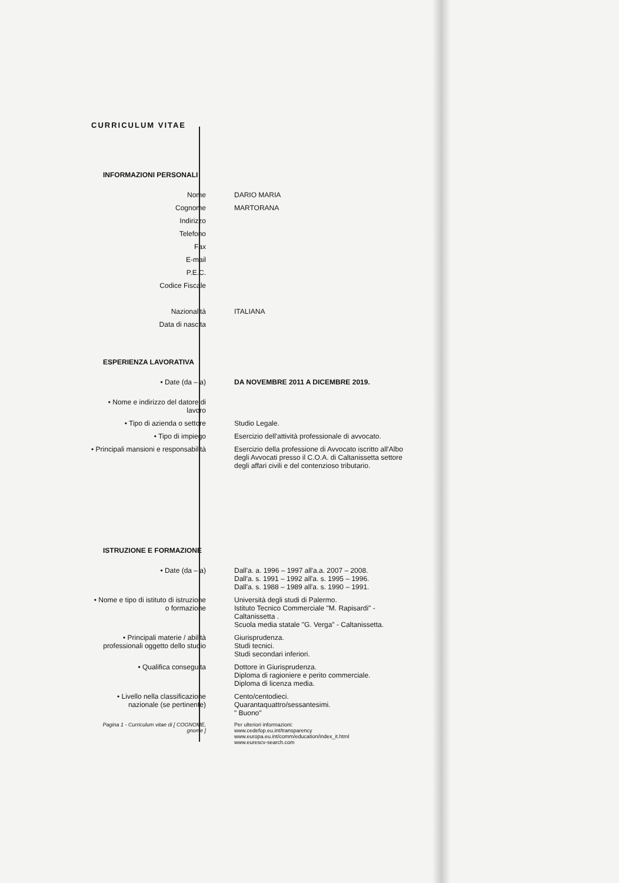CURRICULUM VITAE
INFORMAZIONI PERSONALI
Nome DARIO MARIA
Cognome MARTORANA
Indirizzo
Telefono
Fax
E-mail
P.E.C.
Codice Fiscale
Nazionalità ITALIANA
Data di nascita
ESPERIENZA LAVORATIVA
• Date (da – a) DA NOVEMBRE 2011 A DICEMBRE 2019.
• Nome e indirizzo del datore di lavoro
• Tipo di azienda o settore Studio Legale.
• Tipo di impiego Esercizio dell'attività professionale di avvocato.
• Principali mansioni e responsabilità
Esercizio della professione di Avvocato iscritto all'Albo degli Avvocati presso il C.O.A. di Caltanissetta settore degli affari civili e del contenzioso tributario.
ISTRUZIONE E FORMAZIONE
• Date (da – a) Dall'a. a. 1996 – 1997 all'a.a. 2007 – 2008.
Dall'a. s. 1991 – 1992 all'a. s. 1995 – 1996.
Dall'a. s. 1988 – 1989 all'a. s. 1990 – 1991.
• Nome e tipo di istituto di istruzione o formazione
Università degli studi di Palermo.
Istituto Tecnico Commerciale "M. Rapisardi" - Caltanissetta .
Scuola media statale "G. Verga" - Caltanissetta.
• Principali materie / abilità professionali oggetto dello studio
Giurisprudenza.
Studi tecnici.
Studi secondari inferiori.
• Qualifica conseguita Dottore in Giurisprudenza.
Diploma di ragioniere e perito commerciale.
Diploma di licenza media.
• Livello nella classificazione nazionale (se pertinente)
Cento/centodieci.
Quarantaquattro/sessantesimi.
" Buono"
Pagina 1 - Curriculum vitae di [ COGNOME, gnome ]
Per ulteriori informazioni:
www.cedefop.eu.int/transparency
www.europa.eu.int/comm/education/index_it.html
www.eurescv-search.com